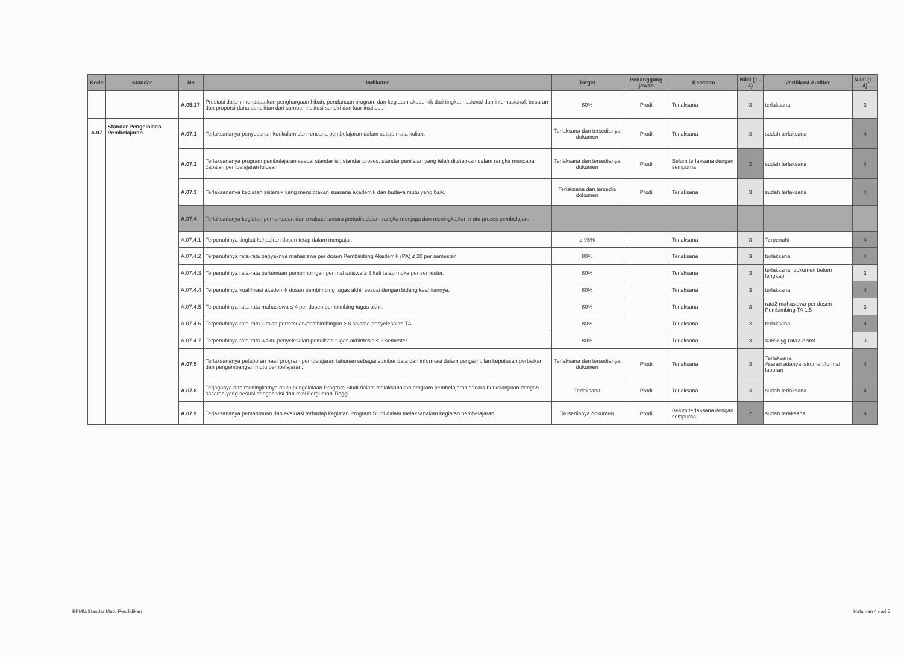| Kode | Standar | No | Indikator | Target | Penanggung jawab | Keadaan | Nilai (1 - 4) | Verifikasi Auditor | Nilai (1 - 4) |
| --- | --- | --- | --- | --- | --- | --- | --- | --- | --- |
| | | A.05.17 | Prestasi dalam mendapatkan penghargaan hibah, pendanaan program dan kegiatan akademik dari tingkat nasional dan internasional; besaran dan proporsi dana penelitian dari sumber institusi sendiri dan luar institusi. | 80% | Prodi | Terlaksana | 3 | terlaksana | 3 |
| A.07 | Standar Pengelolaan Pembelajaran | A.07.1 | Terlaksananya penyusunan kurikulum dan rencana pembelajaran dalam setiap mata kuliah. | Terlaksana dan tersedianya dokumen | Prodi | Terlaksana | 3 | sudah terlaksana | 4 |
| | | A.07.2 | Terlaksananya program pembelajaran sesuai standar isi, standar proses, standar penilaian yang telah ditetapkan dalam rangka mencapai capaian pembelajaran lulusan. | Terlaksana dan tersedianya dokumen | Prodi | Belum terlaksana dengan sempurna | 2 | sudah terlaksana | 4 |
| | | A.07.3 | Terlaksananya kegiatan sistemik yang menciptakan suasana akademik dan budaya mutu yang baik. | Terlaksana dan tersedia dokumen | Prodi | Terlaksana | 3 | sudah terlaksana | 4 |
| | | A.07.4 | Terlaksananya kegiatan pemantauan dan evaluasi secara periodik dalam rangka menjaga dan meningkatkan mutu proses pembelajaran. | | | | | | |
| | | A.07.4.1 | Terpenuhinya tingkat kehadiran dosen tetap dalam mengajar. | ≥ 95% | | Terlaksana | 3 | Terpenuhi | 4 |
| | | A.07.4.2 | Terpenuhinya rata-rata banyaknya mahasiswa per dosen Pembimbing Akademik (PA) ≤ 20 per semester | 80% | | Terlaksana | 3 | terlaksana | 4 |
| | | A.07.4.3 | Terpenuhinya rata-rata pertemuan pembimbingan per mahasiswa ≥ 3 kali tatap muka per semester. | 80% | | Terlaksana | 3 | terlaksana; dokumen belum lengkap | 3 |
| | | A.07.4.4 | Terpenuhinya kualifikasi akademik dosen pembimbing tugas akhir sesuai dengan bidang keahliannya. | 80% | | Terlaksana | 3 | terlaksana | 4 |
| | | A.07.4.5 | Terpenuhinya rata-rata mahasiswa ≤ 4 per dosen pembimbing tugas akhir. | 80% | | Terlaksana | 3 | rata2 mahasiswa per dosen Pembimbing TA 1:5 | 3 |
| | | A.07.4.6 | Terpenuhinya rata-rata jumlah pertemuan/pembimbingan ≥ 8 selama penyelesaian TA | 80% | | Terlaksana | 3 | terlaksana | 4 |
| | | A.07.4.7 | Terpenuhinya rata-rata waktu penyelesaian penulisan tugas akhir/tesis ≤ 2 semester | 80% | | Terlaksana | 3 | =35% yg rata2 2 smt | 3 |
| | | A.07.5 | Terlaksananya pelaporan hasil program pembelajaran tahunan sebagai sumber data dan informasi dalam pengambilan keputusan perbaikan dan pengembangan mutu pembelajaran. | Terlaksana dan tersedianya dokumen | Prodi | Terlaksana | 3 | Terlaksana #saran adanya istrumen/format laporan | 4 |
| | | A.07.8 | Terjaganya dan meningkatnya mutu pengelolaan Program Studi dalam melaksanakan program pembelajaran secara berkelanjutan dengan sasaran yang sesuai dengan visi dan misi Perguruan Tinggi | Terlaksana | Prodi | Terlaksana | 3 | sudah terlaksana | 4 |
| | | A.07.9 | Terlaksananya pemantauan dan evaluasi terhadap kegiatan Program Studi dalam melaksanakan kegiatan pembelajaran. | Tersedianya dokumen | Prodi | Belum terlaksana dengan sempurna | 2 | sudah teraksana | 4 |
BPMU/Standar Mutu Pendidikan Halaman 4 dari 5